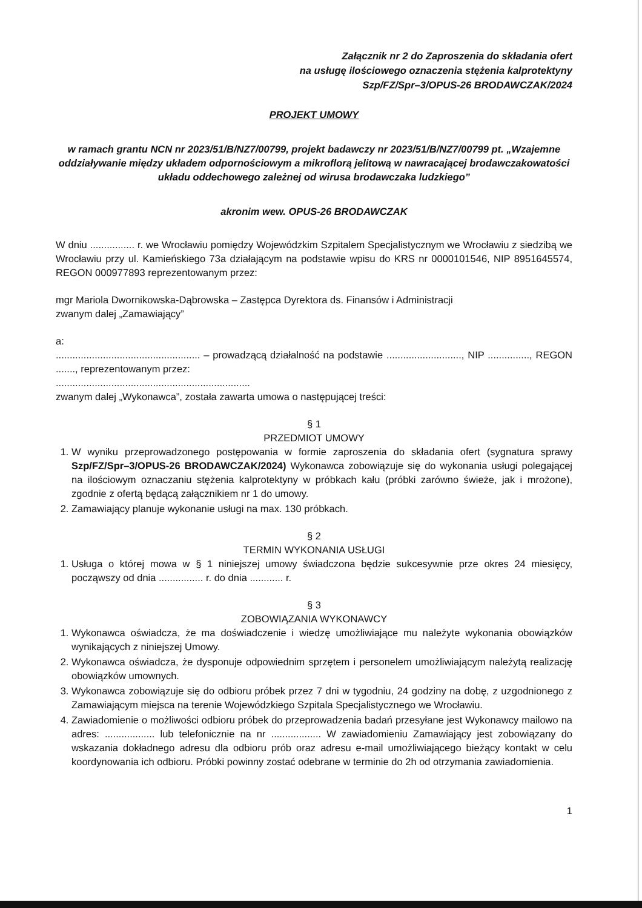Załącznik nr 2 do Zaproszenia do składania ofert
na usługę ilościowego oznaczenia stężenia kalprotektyny
Szp/FZ/Spr–3/OPUS-26 BRODAWCZAK/2024
PROJEKT UMOWY
w ramach grantu NCN nr 2023/51/B/NZ7/00799, projekt badawczy nr 2023/51/B/NZ7/00799 pt. „Wzajemne oddziaływanie między układem odpornościowym a mikroflorą jelitową w nawracającej brodawczakowatości układu oddechowego zależnej od wirusa brodawczaka ludzkiego”
akronim wew. OPUS-26 BRODAWCZAK
W dniu ................ r. we Wrocławiu pomiędzy Wojewódzkim Szpitalem Specjalistycznym we Wrocławiu z siedzibą we Wrocławiu przy ul. Kamieńskiego 73a działającym na podstawie wpisu do KRS nr 0000101546, NIP 8951645574, REGON 000977893 reprezentowanym przez:
mgr Mariola Dwornikowska-Dąbrowska – Zastępca Dyrektora ds. Finansów i Administracji
zwanym dalej „Zamawiający”
a:
.................................................... – prowadzącą działalność na podstawie ..........................., NIP ..............., REGON ......., reprezentowanym przez:
......................................................................
zwanym dalej „Wykonawca”, została zawarta umowa o następującej treści:
§ 1
PRZEDMIOT UMOWY
1. W wyniku przeprowadzonego postępowania w formie zaproszenia do składania ofert (sygnatura sprawy Szp/FZ/Spr–3/OPUS-26 BRODAWCZAK/2024) Wykonawca zobowiązuje się do wykonania usługi polegającej na ilościowym oznaczaniu stężenia kalprotektyny w próbkach kału (próbki zarówno świeże, jak i mrożone), zgodnie z ofertą będącą załącznikiem nr 1 do umowy.
2. Zamawiający planuje wykonanie usługi na max. 130 próbkach.
§ 2
TERMIN WYKONANIA USŁUGI
1. Usługa o której mowa w § 1 niniejszej umowy świadczona będzie sukcesywnie prze okres 24 miesięcy, począwszy od dnia ................ r. do dnia ............ r.
§ 3
ZOBOWIĄZANIA WYKONAWCY
1. Wykonawca oświadcza, że ma doświadczenie i wiedzę umożliwiające mu należyte wykonania obowiązków wynikających z niniejszej Umowy.
2. Wykonawca oświadcza, że dysponuje odpowiednim sprzętem i personelem umożliwiającym należytą realizację obowiązków umownych.
3. Wykonawca zobowiązuje się do odbioru próbek przez 7 dni w tygodniu, 24 godziny na dobę, z uzgodnionego z Zamawiającym miejsca na terenie Wojewódzkiego Szpitala Specjalistycznego we Wrocławiu.
4. Zawiadomienie o możliwości odbioru próbek do przeprowadzenia badań przesyłane jest Wykonawcy mailowo na adres: .................. lub telefonicznie na nr .................. W zawiadomieniu Zamawiający jest zobowiązany do wskazania dokładnego adresu dla odbioru prób oraz adresu e-mail umożliwiającego bieżący kontakt w celu koordynowania ich odbioru. Próbki powinny zostać odebrane w terminie do 2h od otrzymania zawiadomienia.
1